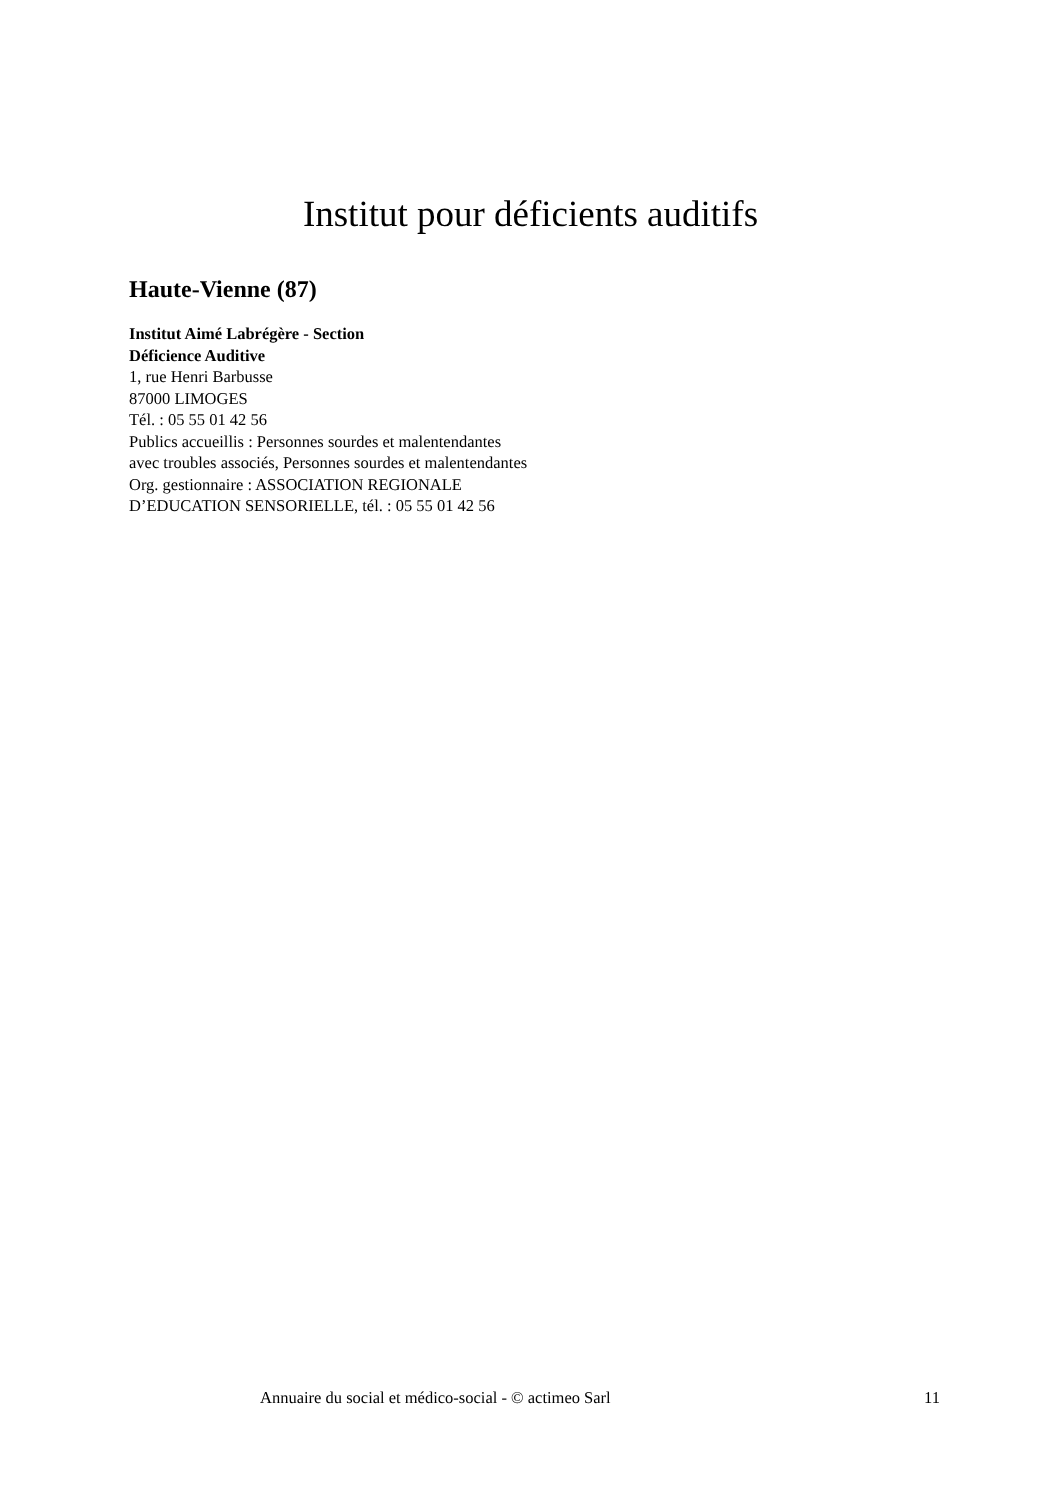Institut pour déficients auditifs
Haute-Vienne (87)
Institut Aimé Labrégère - Section
Déficience Auditive
1, rue Henri Barbusse
87000 LIMOGES
Tél. : 05 55 01 42 56
Publics accueillis : Personnes sourdes et malentendantes avec troubles associés, Personnes sourdes et malentendantes
Org. gestionnaire : ASSOCIATION REGIONALE D’EDUCATION SENSORIELLE, tél. : 05 55 01 42 56
Annuaire du social et médico-social - © actimeo Sarl 11